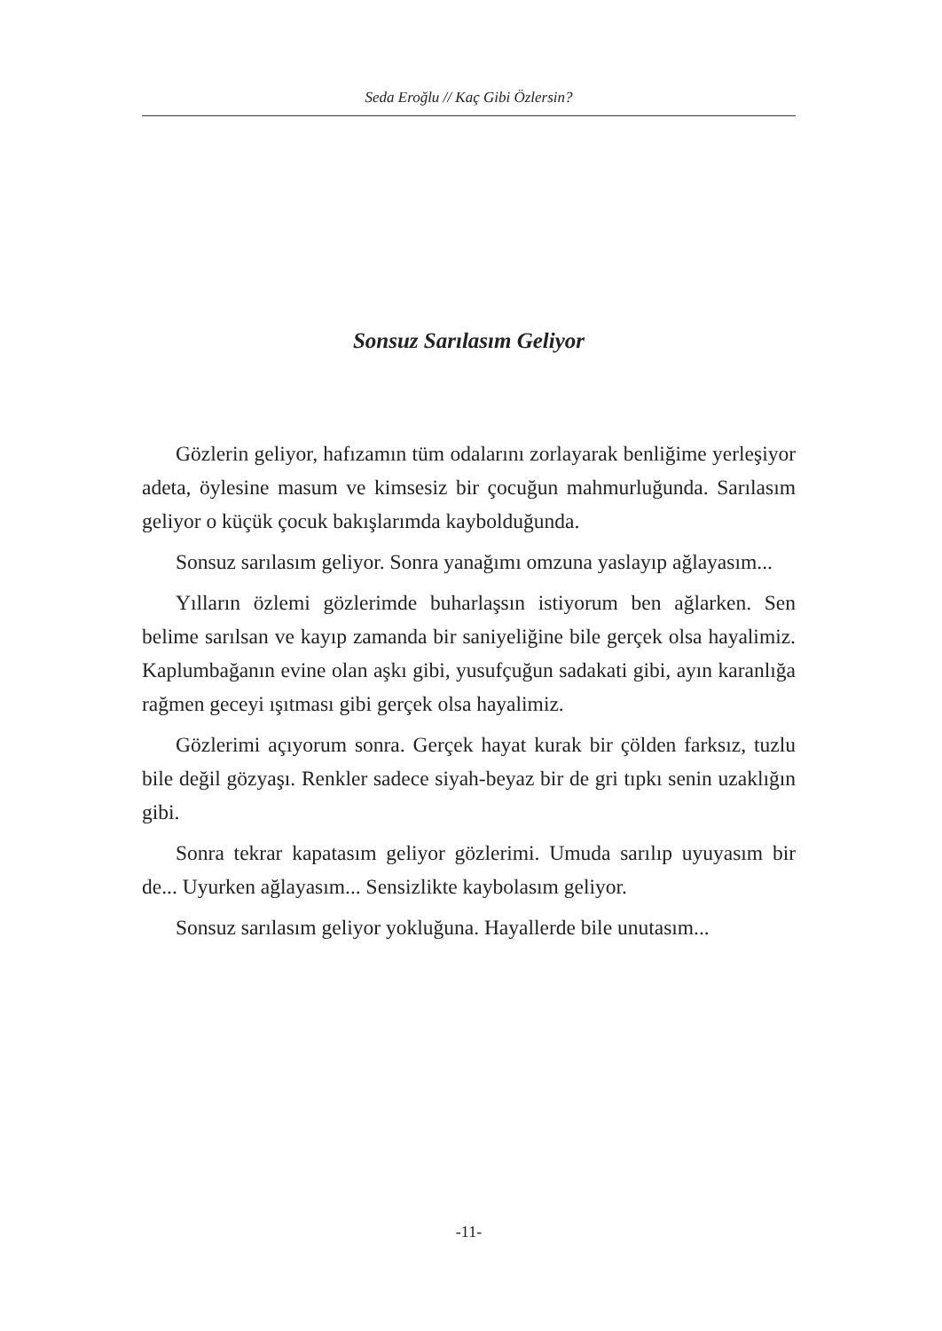Seda Eroğlu // Kaç Gibi Özlersin?
Sonsuz Sarılasım Geliyor
Gözlerin geliyor, hafızamın tüm odalarını zorlayarak benliğime yerleşiyor adeta, öylesine masum ve kimsesiz bir çocuğun mahmurluğunda. Sarılasım geliyor o küçük çocuk bakışlarımda kaybolduğunda.
Sonsuz sarılasım geliyor. Sonra yanağımı omzuna yaslayıp ağlayasım...
Yılların özlemi gözlerimde buharlaşsın istiyorum ben ağlarken. Sen belime sarılsan ve kayıp zamanda bir saniyeliğine bile gerçek olsa hayalimiz. Kaplumbağanın evine olan aşkı gibi, yusufçuğun sadakati gibi, ayın karanlığa rağmen geceyi ışıtması gibi gerçek olsa hayalimiz.
Gözlerimi açıyorum sonra. Gerçek hayat kurak bir çölden farksız, tuzlu bile değil gözyaşı. Renkler sadece siyah-beyaz bir de gri tıpkı senin uzaklığın gibi.
Sonra tekrar kapatasım geliyor gözlerimi. Umuda sarılıp uyuyasım bir de... Uyurken ağlayasım... Sensizlikte kaybolasım geliyor.
Sonsuz sarılasım geliyor yokluğuna. Hayallerde bile unutasım...
-11-